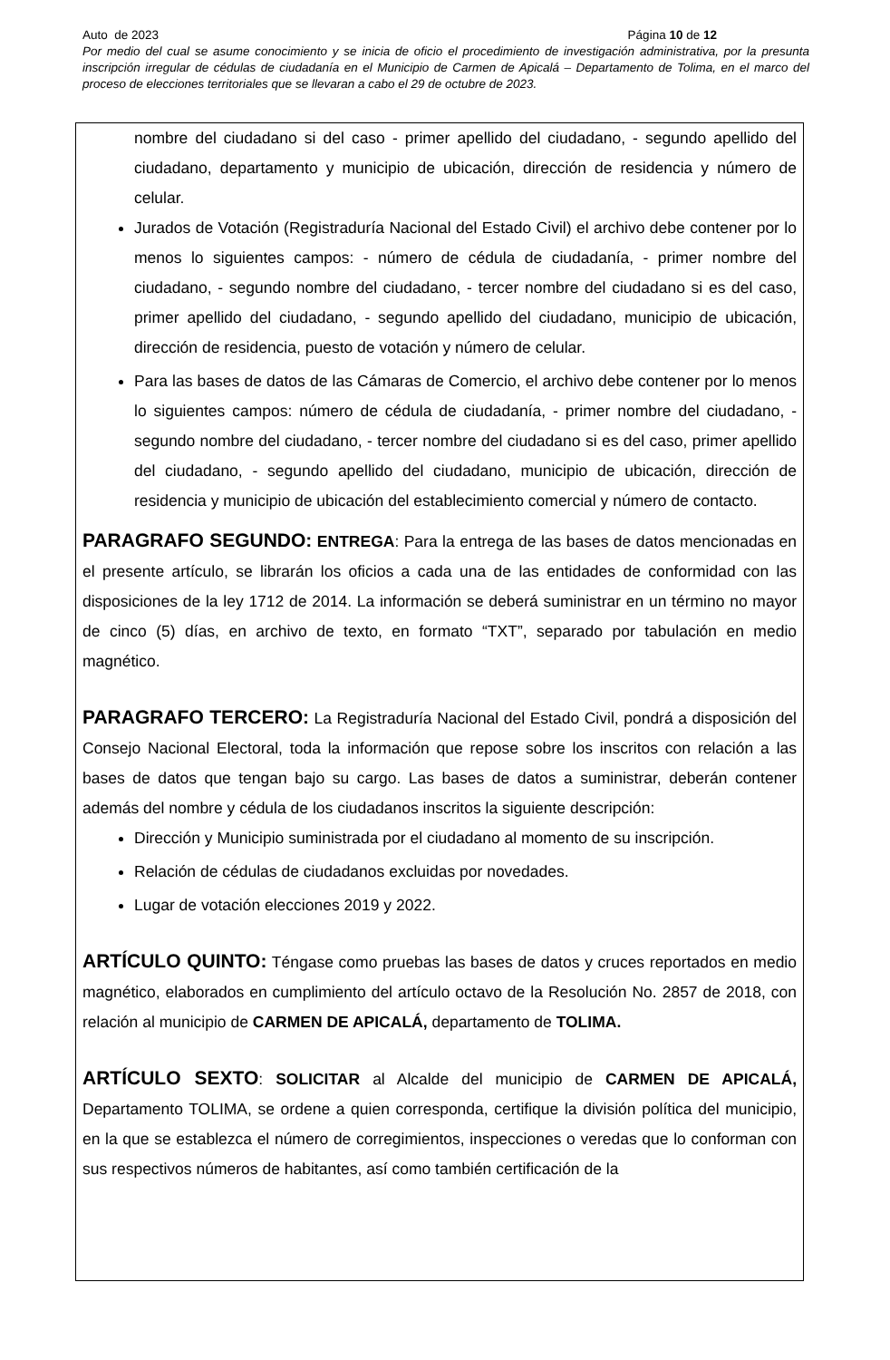Auto de 2023 Página 10 de 12
Por medio del cual se asume conocimiento y se inicia de oficio el procedimiento de investigación administrativa, por la presunta inscripción irregular de cédulas de ciudadanía en el Municipio de Carmen de Apicalá – Departamento de Tolima, en el marco del proceso de elecciones territoriales que se llevaran a cabo el 29 de octubre de 2023.
nombre del ciudadano si del caso - primer apellido del ciudadano, - segundo apellido del ciudadano, departamento y municipio de ubicación, dirección de residencia y número de celular.
Jurados de Votación (Registraduría Nacional del Estado Civil) el archivo debe contener por lo menos lo siguientes campos: - número de cédula de ciudadanía, - primer nombre del ciudadano, - segundo nombre del ciudadano, - tercer nombre del ciudadano si es del caso, primer apellido del ciudadano, - segundo apellido del ciudadano, municipio de ubicación, dirección de residencia, puesto de votación y número de celular.
Para las bases de datos de las Cámaras de Comercio, el archivo debe contener por lo menos lo siguientes campos: número de cédula de ciudadanía, - primer nombre del ciudadano, - segundo nombre del ciudadano, - tercer nombre del ciudadano si es del caso, primer apellido del ciudadano, - segundo apellido del ciudadano, municipio de ubicación, dirección de residencia y municipio de ubicación del establecimiento comercial y número de contacto.
PARAGRAFO SEGUNDO: ENTREGA: Para la entrega de las bases de datos mencionadas en el presente artículo, se librarán los oficios a cada una de las entidades de conformidad con las disposiciones de la ley 1712 de 2014. La información se deberá suministrar en un término no mayor de cinco (5) días, en archivo de texto, en formato “TXT”, separado por tabulación en medio magnético.
PARAGRAFO TERCERO: La Registraduría Nacional del Estado Civil, pondrá a disposición del Consejo Nacional Electoral, toda la información que repose sobre los inscritos con relación a las bases de datos que tengan bajo su cargo. Las bases de datos a suministrar, deberán contener además del nombre y cédula de los ciudadanos inscritos la siguiente descripción:
Dirección y Municipio suministrada por el ciudadano al momento de su inscripción.
Relación de cédulas de ciudadanos excluidas por novedades.
Lugar de votación elecciones 2019 y 2022.
ARTÍCULO QUINTO: Téngase como pruebas las bases de datos y cruces reportados en medio magnético, elaborados en cumplimiento del artículo octavo de la Resolución No. 2857 de 2018, con relación al municipio de CARMEN DE APICALÁ, departamento de TOLIMA.
ARTÍCULO SEXTO: SOLICITAR al Alcalde del municipio de CARMEN DE APICALÁ, Departamento TOLIMA, se ordene a quien corresponda, certifique la división política del municipio, en la que se establezca el número de corregimientos, inspecciones o veredas que lo conforman con sus respectivos números de habitantes, así como también certificación de la